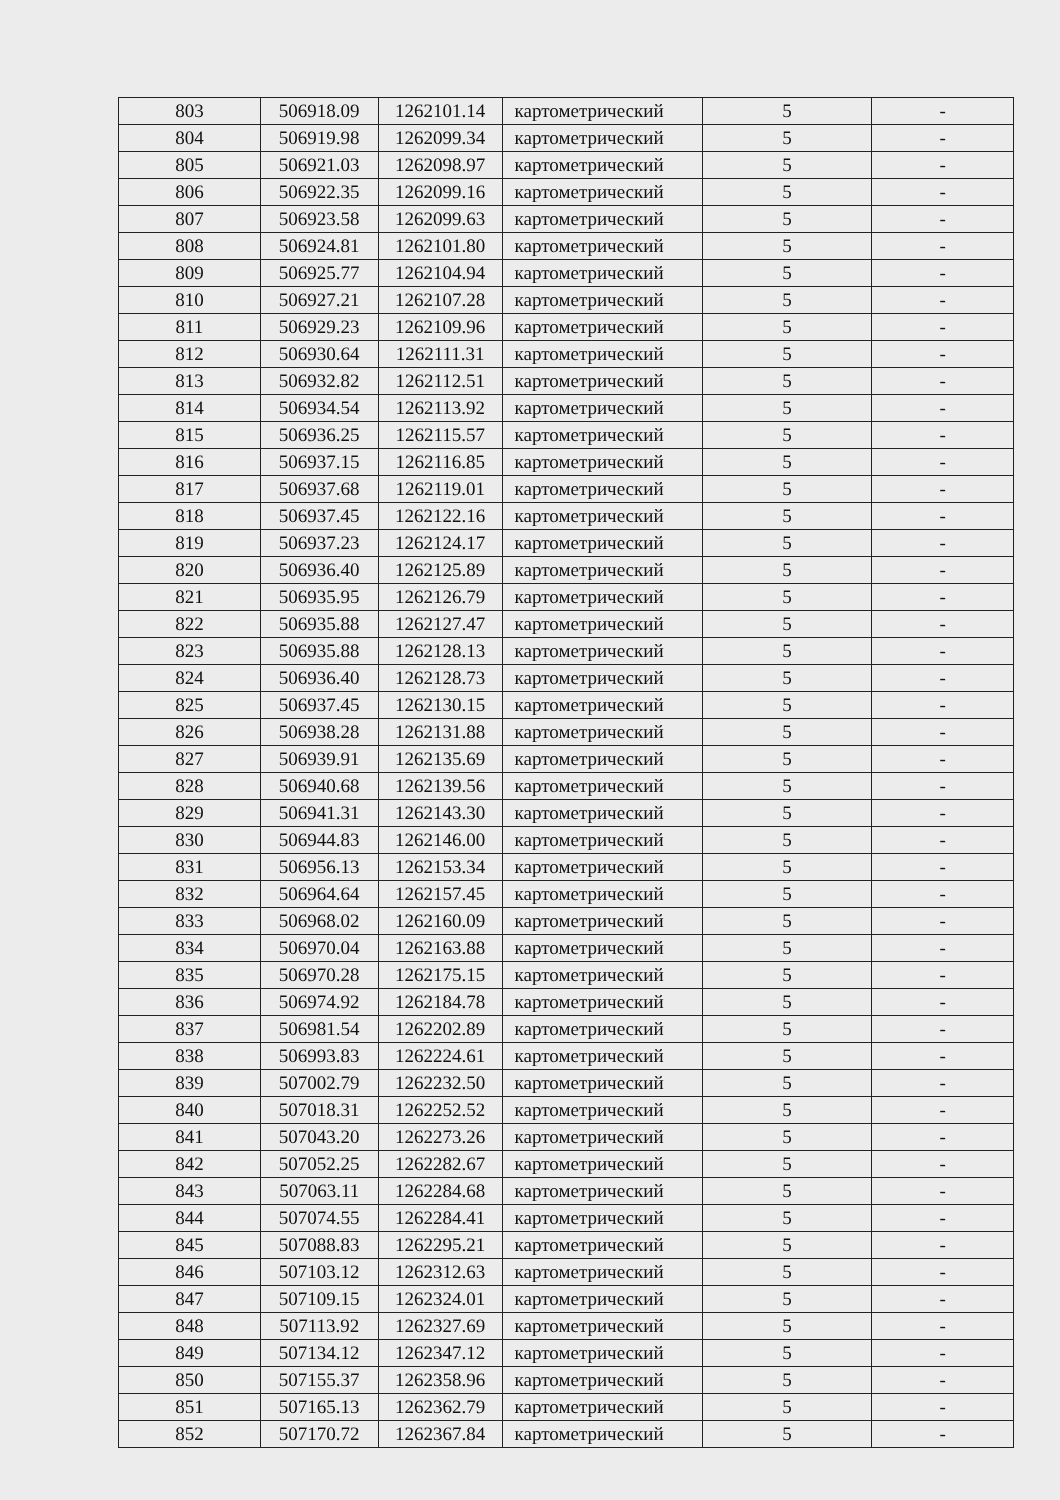| 803 | 506918.09 | 1262101.14 | картометрический | 5 | - |
| 804 | 506919.98 | 1262099.34 | картометрический | 5 | - |
| 805 | 506921.03 | 1262098.97 | картометрический | 5 | - |
| 806 | 506922.35 | 1262099.16 | картометрический | 5 | - |
| 807 | 506923.58 | 1262099.63 | картометрический | 5 | - |
| 808 | 506924.81 | 1262101.80 | картометрический | 5 | - |
| 809 | 506925.77 | 1262104.94 | картометрический | 5 | - |
| 810 | 506927.21 | 1262107.28 | картометрический | 5 | - |
| 811 | 506929.23 | 1262109.96 | картометрический | 5 | - |
| 812 | 506930.64 | 1262111.31 | картометрический | 5 | - |
| 813 | 506932.82 | 1262112.51 | картометрический | 5 | - |
| 814 | 506934.54 | 1262113.92 | картометрический | 5 | - |
| 815 | 506936.25 | 1262115.57 | картометрический | 5 | - |
| 816 | 506937.15 | 1262116.85 | картометрический | 5 | - |
| 817 | 506937.68 | 1262119.01 | картометрический | 5 | - |
| 818 | 506937.45 | 1262122.16 | картометрический | 5 | - |
| 819 | 506937.23 | 1262124.17 | картометрический | 5 | - |
| 820 | 506936.40 | 1262125.89 | картометрический | 5 | - |
| 821 | 506935.95 | 1262126.79 | картометрический | 5 | - |
| 822 | 506935.88 | 1262127.47 | картометрический | 5 | - |
| 823 | 506935.88 | 1262128.13 | картометрический | 5 | - |
| 824 | 506936.40 | 1262128.73 | картометрический | 5 | - |
| 825 | 506937.45 | 1262130.15 | картометрический | 5 | - |
| 826 | 506938.28 | 1262131.88 | картометрический | 5 | - |
| 827 | 506939.91 | 1262135.69 | картометрический | 5 | - |
| 828 | 506940.68 | 1262139.56 | картометрический | 5 | - |
| 829 | 506941.31 | 1262143.30 | картометрический | 5 | - |
| 830 | 506944.83 | 1262146.00 | картометрический | 5 | - |
| 831 | 506956.13 | 1262153.34 | картометрический | 5 | - |
| 832 | 506964.64 | 1262157.45 | картометрический | 5 | - |
| 833 | 506968.02 | 1262160.09 | картометрический | 5 | - |
| 834 | 506970.04 | 1262163.88 | картометрический | 5 | - |
| 835 | 506970.28 | 1262175.15 | картометрический | 5 | - |
| 836 | 506974.92 | 1262184.78 | картометрический | 5 | - |
| 837 | 506981.54 | 1262202.89 | картометрический | 5 | - |
| 838 | 506993.83 | 1262224.61 | картометрический | 5 | - |
| 839 | 507002.79 | 1262232.50 | картометрический | 5 | - |
| 840 | 507018.31 | 1262252.52 | картометрический | 5 | - |
| 841 | 507043.20 | 1262273.26 | картометрический | 5 | - |
| 842 | 507052.25 | 1262282.67 | картометрический | 5 | - |
| 843 | 507063.11 | 1262284.68 | картометрический | 5 | - |
| 844 | 507074.55 | 1262284.41 | картометрический | 5 | - |
| 845 | 507088.83 | 1262295.21 | картометрический | 5 | - |
| 846 | 507103.12 | 1262312.63 | картометрический | 5 | - |
| 847 | 507109.15 | 1262324.01 | картометрический | 5 | - |
| 848 | 507113.92 | 1262327.69 | картометрический | 5 | - |
| 849 | 507134.12 | 1262347.12 | картометрический | 5 | - |
| 850 | 507155.37 | 1262358.96 | картометрический | 5 | - |
| 851 | 507165.13 | 1262362.79 | картометрический | 5 | - |
| 852 | 507170.72 | 1262367.84 | картометрический | 5 | - |